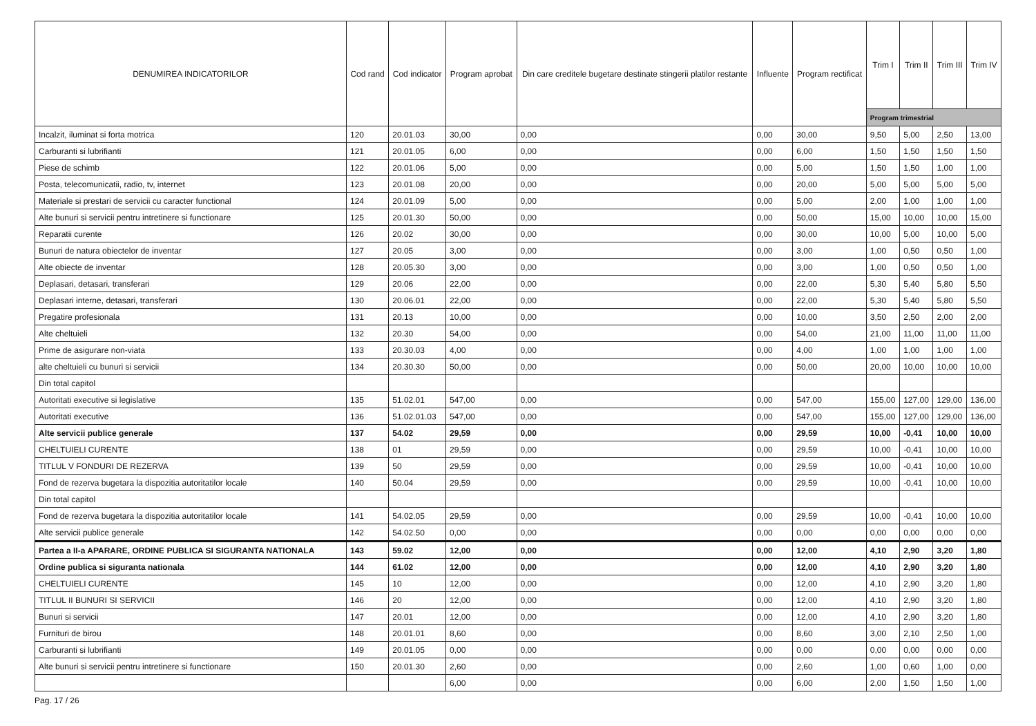| DENUMIREA INDICATORILOR | Cod rand | Cod indicator | Program aprobat | Din care creditele bugetare destinate stingerii platilor restante | Influente | Program rectificat | Trim I | Trim II | Trim III | Trim IV |
| --- | --- | --- | --- | --- | --- | --- | --- | --- | --- | --- |
| | | | | | | | Program trimestrial | | | |
| Incalzit, iluminat si forta motrica | 120 | 20.01.03 | 30,00 | 0,00 | 0,00 | 30,00 | 9,50 | 5,00 | 2,50 | 13,00 |
| Carburanti si lubrifianti | 121 | 20.01.05 | 6,00 | 0,00 | 0,00 | 6,00 | 1,50 | 1,50 | 1,50 | 1,50 |
| Piese de schimb | 122 | 20.01.06 | 5,00 | 0,00 | 0,00 | 5,00 | 1,50 | 1,50 | 1,00 | 1,00 |
| Posta, telecomunicatii, radio, tv, internet | 123 | 20.01.08 | 20,00 | 0,00 | 0,00 | 20,00 | 5,00 | 5,00 | 5,00 | 5,00 |
| Materiale si prestari de servicii cu caracter functional | 124 | 20.01.09 | 5,00 | 0,00 | 0,00 | 5,00 | 2,00 | 1,00 | 1,00 | 1,00 |
| Alte bunuri si servicii pentru intretinere si functionare | 125 | 20.01.30 | 50,00 | 0,00 | 0,00 | 50,00 | 15,00 | 10,00 | 10,00 | 15,00 |
| Reparatii curente | 126 | 20.02 | 30,00 | 0,00 | 0,00 | 30,00 | 10,00 | 5,00 | 10,00 | 5,00 |
| Bunuri de natura obiectelor de inventar | 127 | 20.05 | 3,00 | 0,00 | 0,00 | 3,00 | 1,00 | 0,50 | 0,50 | 1,00 |
| Alte obiecte de inventar | 128 | 20.05.30 | 3,00 | 0,00 | 0,00 | 3,00 | 1,00 | 0,50 | 0,50 | 1,00 |
| Deplasari, detasari, transferari | 129 | 20.06 | 22,00 | 0,00 | 0,00 | 22,00 | 5,30 | 5,40 | 5,80 | 5,50 |
| Deplasari interne, detasari, transferari | 130 | 20.06.01 | 22,00 | 0,00 | 0,00 | 22,00 | 5,30 | 5,40 | 5,80 | 5,50 |
| Pregatire profesionala | 131 | 20.13 | 10,00 | 0,00 | 0,00 | 10,00 | 3,50 | 2,50 | 2,00 | 2,00 |
| Alte cheltuieli | 132 | 20.30 | 54,00 | 0,00 | 0,00 | 54,00 | 21,00 | 11,00 | 11,00 | 11,00 |
| Prime de asigurare non-viata | 133 | 20.30.03 | 4,00 | 0,00 | 0,00 | 4,00 | 1,00 | 1,00 | 1,00 | 1,00 |
| alte cheltuieli cu bunuri si servicii | 134 | 20.30.30 | 50,00 | 0,00 | 0,00 | 50,00 | 20,00 | 10,00 | 10,00 | 10,00 |
| Din total capitol | | | | | | | | | | |
| Autoritati executive si legislative | 135 | 51.02.01 | 547,00 | 0,00 | 0,00 | 547,00 | 155,00 | 127,00 | 129,00 | 136,00 |
| Autoritati executive | 136 | 51.02.01.03 | 547,00 | 0,00 | 0,00 | 547,00 | 155,00 | 127,00 | 129,00 | 136,00 |
| Alte servicii publice generale | 137 | 54.02 | 29,59 | 0,00 | 0,00 | 29,59 | 10,00 | -0,41 | 10,00 | 10,00 |
| CHELTUIELI CURENTE | 138 | 01 | 29,59 | 0,00 | 0,00 | 29,59 | 10,00 | -0,41 | 10,00 | 10,00 |
| TITLUL V FONDURI DE REZERVA | 139 | 50 | 29,59 | 0,00 | 0,00 | 29,59 | 10,00 | -0,41 | 10,00 | 10,00 |
| Fond de rezerva bugetara la dispozitia autoritatilor locale | 140 | 50.04 | 29,59 | 0,00 | 0,00 | 29,59 | 10,00 | -0,41 | 10,00 | 10,00 |
| Din total capitol | | | | | | | | | | |
| Fond de rezerva bugetara la dispozitia autoritatilor locale | 141 | 54.02.05 | 29,59 | 0,00 | 0,00 | 29,59 | 10,00 | -0,41 | 10,00 | 10,00 |
| Alte servicii publice generale | 142 | 54.02.50 | 0,00 | 0,00 | 0,00 | 0,00 | 0,00 | 0,00 | 0,00 | 0,00 |
| Partea a II-a APARARE, ORDINE PUBLICA SI SIGURANTA NATIONALA | 143 | 59.02 | 12,00 | 0,00 | 0,00 | 12,00 | 4,10 | 2,90 | 3,20 | 1,80 |
| Ordine publica si siguranta nationala | 144 | 61.02 | 12,00 | 0,00 | 0,00 | 12,00 | 4,10 | 2,90 | 3,20 | 1,80 |
| CHELTUIELI CURENTE | 145 | 10 | 12,00 | 0,00 | 0,00 | 12,00 | 4,10 | 2,90 | 3,20 | 1,80 |
| TITLUL II BUNURI SI SERVICII | 146 | 20 | 12,00 | 0,00 | 0,00 | 12,00 | 4,10 | 2,90 | 3,20 | 1,80 |
| Bunuri si servicii | 147 | 20.01 | 12,00 | 0,00 | 0,00 | 12,00 | 4,10 | 2,90 | 3,20 | 1,80 |
| Furnituri de birou | 148 | 20.01.01 | 8,60 | 0,00 | 0,00 | 8,60 | 3,00 | 2,10 | 2,50 | 1,00 |
| Carburanti si lubrifianti | 149 | 20.01.05 | 0,00 | 0,00 | 0,00 | 0,00 | 0,00 | 0,00 | 0,00 | 0,00 |
| Alte bunuri si servicii pentru intretinere si functionare | 150 | 20.01.30 | 2,60 | 0,00 | 0,00 | 2,60 | 1,00 | 0,60 | 1,00 | 0,00 |
| | | | 6,00 | 0,00 | 0,00 | 6,00 | 2,00 | 1,50 | 1,50 | 1,00 |
Pag. 17 / 26